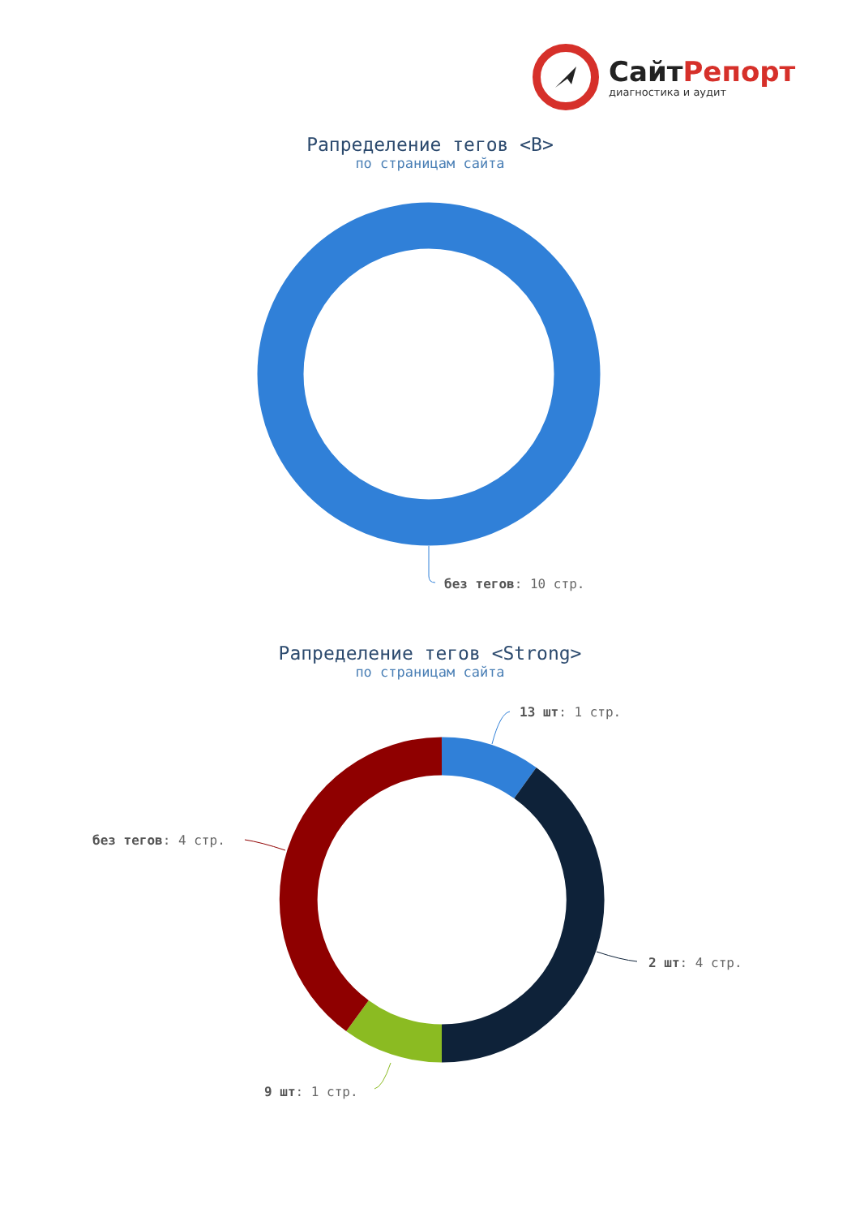СайтРепорт
диагностика и аудит
Рапределение тегов <B>
по страницам сайта
без тегов: 10 стр.
Рапределение тегов <Strong>
по страницам сайта
13 шт: 1 стр.
без тегов: 4 стр.
2 шт: 4 стр.
9 шт: 1 стр.